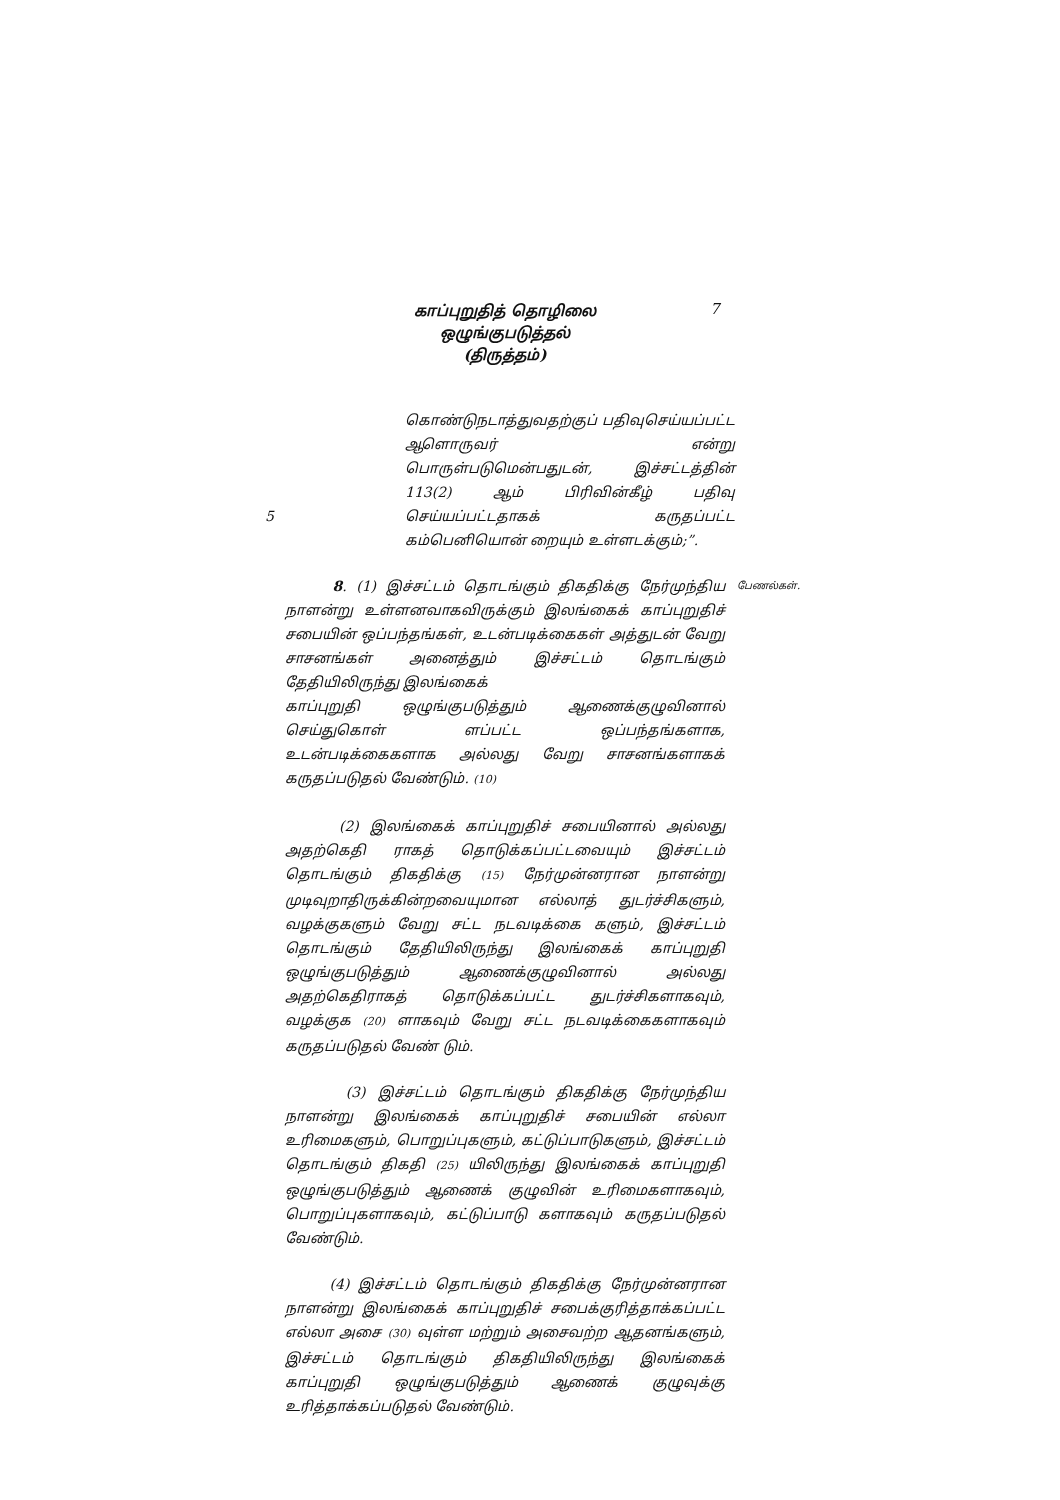காப்புறுதித் தொழிலை ஒழுங்குபடுத்தல்
(திருத்தம்)
7
5
கொண்டுநடாத்துவதற்குப் பதிவுசெய்யப்பட்ட ஆளொருவர் என்று பொருள்படுமென்பதுடன், இச்சட்டத்தின் 113(2) ஆம் பிரிவின்கீழ் பதிவு செய்யப்பட்டதாகக் கருதப்பட்ட கம்பெனியொன் றையும் உள்ளடக்கும்;”.
8. (1) இச்சட்டம் தொடங்கும் திகதிக்கு நேர்முந்திய நாளன்று உள்ளனவாகவிருக்கும் இலங்கைக் காப்புறுதிச் சபையின் ஒப்பந்தங்கள், உடன்படிக்கைகள் அத்துடன் வேறு சாசனங்கள் அனைத்தும் இச்சட்டம் தொடங்கும் தேதியிலிருந்து இலங்கைக்
காப்புறுதி ஒழுங்குபடுத்தும் ஆணைக்குழுவினால் செய்துகொள் ளப்பட்ட ஒப்பந்தங்களாக, உடன்படிக்கைகளாக அல்லது வேறு சாசனங்களாகக் கருதப்படுதல் வேண்டும். (10)
பேணல்கள்.
(2) இலங்கைக் காப்புறுதிச் சபையினால் அல்லது அதற்கெதி ராகத் தொடுக்கப்பட்டவையும் இச்சட்டம் தொடங்கும் திகதிக்கு (15) நேர்முன்னரான நாளன்று முடிவுறாதிருக்கின்றவையுமான எல்லாத் துடர்ச்சிகளும், வழக்குகளும் வேறு சட்ட நடவடிக்கை களும், இச்சட்டம் தொடங்கும் தேதியிலிருந்து இலங்கைக் காப்புறுதி ஒழுங்குபடுத்தும் ஆணைக்குழுவினால் அல்லது அதற்கெதிராகத் தொடுக்கப்பட்ட துடர்ச்சிகளாகவும், வழக்குக (20) ளாகவும் வேறு சட்ட நடவடிக்கைகளாகவும் கருதப்படுதல் வேண் டும்.
(3) இச்சட்டம் தொடங்கும் திகதிக்கு நேர்முந்திய நாளன்று இலங்கைக் காப்புறுதிச் சபையின் எல்லா உரிமைகளும், பொறுப்புகளும், கட்டுப்பாடுகளும், இச்சட்டம் தொடங்கும் திகதி (25) யிலிருந்து இலங்கைக் காப்புறுதி ஒழுங்குபடுத்தும் ஆணைக் குழுவின் உரிமைகளாகவும், பொறுப்புகளாகவும், கட்டுப்பாடு களாகவும் கருதப்படுதல் வேண்டும்.
(4) இச்சட்டம் தொடங்கும் திகதிக்கு நேர்முன்னரான நாளன்று இலங்கைக் காப்புறுதிச் சபைக்குரித்தாக்கப்பட்ட எல்லா அசை (30) வுள்ள மற்றும் அசைவற்ற ஆதனங்களும், இச்சட்டம் தொடங்கும் திகதியிலிருந்து இலங்கைக் காப்புறுதி ஒழுங்குபடுத்தும் ஆணைக் குழுவுக்கு உரித்தாக்கப்படுதல் வேண்டும்.